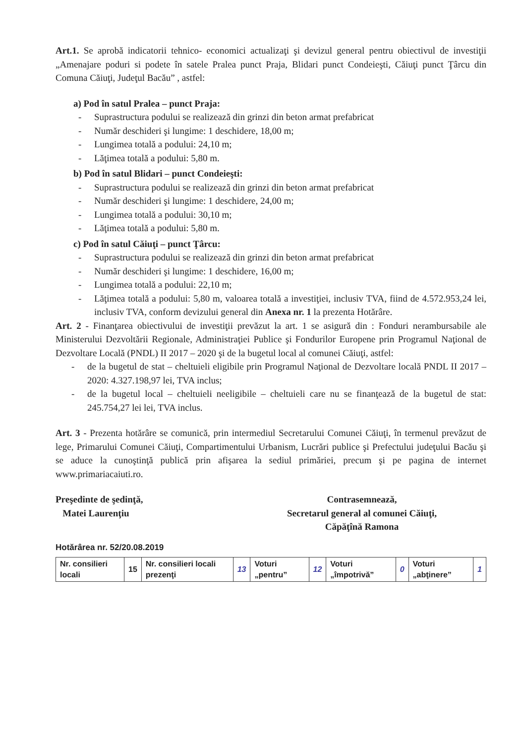Art.1. Se aprobă indicatorii tehnico- economici actualizaţi şi devizul general pentru obiectivul de investiţii „Amenajare poduri si podete în satele Pralea punct Praja, Blidari punct Condeieşti, Căiuţi punct Ţârcu din Comuna Căiuţi, Judeţul Bacău” , astfel:
a) Pod în satul Pralea – punct Praja:
- Suprastructura podului se realizează din grinzi din beton armat prefabricat
- Număr deschideri şi lungime: 1 deschidere, 18,00 m;
- Lungimea totală a podului: 24,10 m;
- Lăţimea totală a podului: 5,80 m.
b) Pod în satul Blidari – punct Condeieşti:
- Suprastructura podului se realizează din grinzi din beton armat prefabricat
- Număr deschideri şi lungime: 1 deschidere, 24,00 m;
- Lungimea totală a podului: 30,10 m;
- Lăţimea totală a podului: 5,80 m.
c) Pod în satul Căiuţi – punct Ţârcu:
- Suprastructura podului se realizează din grinzi din beton armat prefabricat
- Număr deschideri şi lungime: 1 deschidere, 16,00 m;
- Lungimea totală a podului: 22,10 m;
- Lăţimea totală a podului: 5,80 m, valoarea totală a investiţiei, inclusiv TVA, fiind de 4.572.953,24 lei, inclusiv TVA, conform devizului general din Anexa nr. 1 la prezenta Hotărâre.
Art. 2 - Finanţarea obiectivului de investiţii prevăzut la art. 1 se asigură din : Fonduri nerambursabile ale Ministerului Dezvoltării Regionale, Administraţiei Publice şi Fondurilor Europene prin Programul Naţional de Dezvoltare Locală (PNDL) II 2017 – 2020 şi de la bugetul local al comunei Căiuţi, astfel:
- de la bugetul de stat – cheltuieli eligibile prin Programul Naţional de Dezvoltare locală PNDL II 2017 – 2020: 4.327.198,97 lei, TVA inclus;
- de la bugetul local – cheltuieli neeligibile – cheltuieli care nu se finanţează de la bugetul de stat: 245.754,27 lei lei, TVA inclus.
Art. 3 - Prezenta hotărâre se comunică, prin intermediul Secretarului Comunei Căiuţi, în termenul prevăzut de lege, Primarului Comunei Căiuţi, Compartimentului Urbanism, Lucrări publice şi Prefectului judeţului Bacău şi se aduce la cunoştinţă publică prin afişarea la sediul primăriei, precum şi pe pagina de internet www.primariacaiuti.ro.
Preşedinte de şedinţă,
Matei Laurenţiu
Contrasemnează,
Secretarul general al comunei Căiuţi,
Căpăţînă Ramona
Hotărârea nr. 52/20.08.2019
| Nr. consilieri locali | 15 | Nr. consilieri locali prezenţi | 13 | Voturi „pentru” | 12 | Voturi „împotrivă” | 0 | Voturi „abţinere” | 1 |